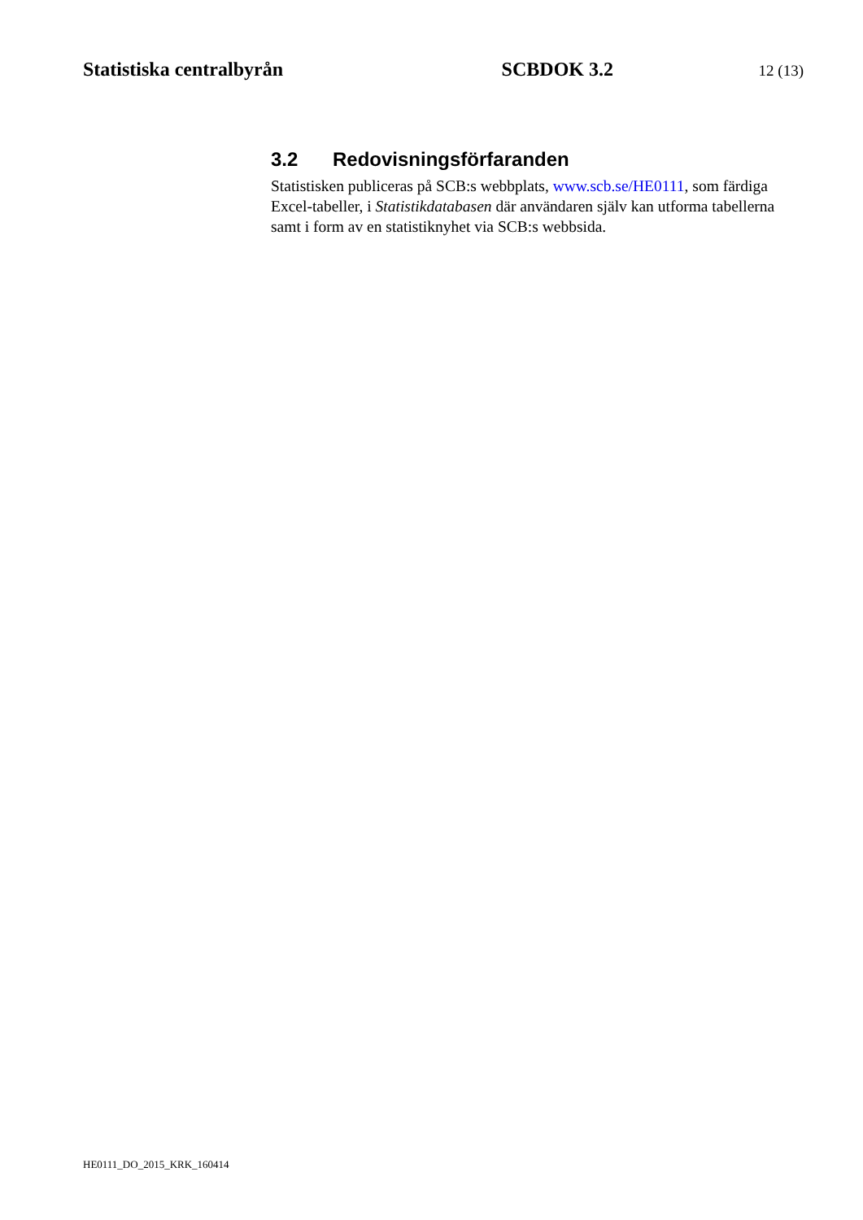Statistiska centralbyrån SCBDOK 3.2
12 (13)
3.2 Redovisningsförfaranden
Statistisken publiceras på SCB:s webbplats, www.scb.se/HE0111, som färdiga Excel-tabeller, i Statistikdatabasen där användaren själv kan utforma tabellerna samt i form av en statistiknyhet via SCB:s webbsida.
HE0111_DO_2015_KRK_160414